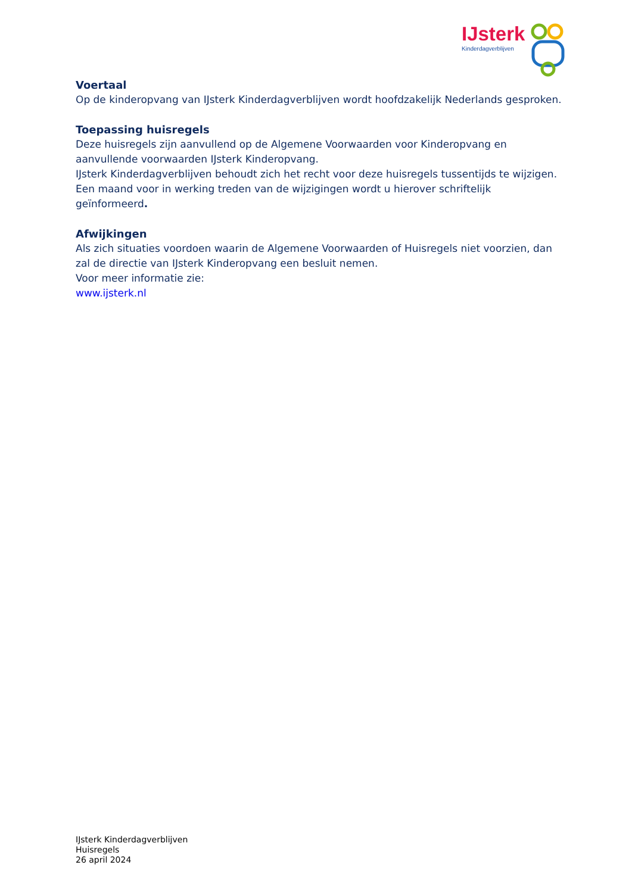IJsterk
Kinderdagverblijven
Voertaal
Op de kinderopvang van IJsterk Kinderdagverblijven wordt hoofdzakelijk Nederlands gesproken.
Toepassing huisregels
Deze huisregels zijn aanvullend op de Algemene Voorwaarden voor Kinderopvang en aanvullende voorwaarden IJsterk Kinderopvang.
IJsterk Kinderdagverblijven behoudt zich het recht voor deze huisregels tussentijds te wijzigen. Een maand voor in werking treden van de wijzigingen wordt u hierover schriftelijk geïnformeerd.
Afwijkingen
Als zich situaties voordoen waarin de Algemene Voorwaarden of Huisregels niet voorzien, dan zal de directie van IJsterk Kinderopvang een besluit nemen.
Voor meer informatie zie:
www.ijsterk.nl
IJsterk Kinderdagverblijven
Huisregels
26 april 2024